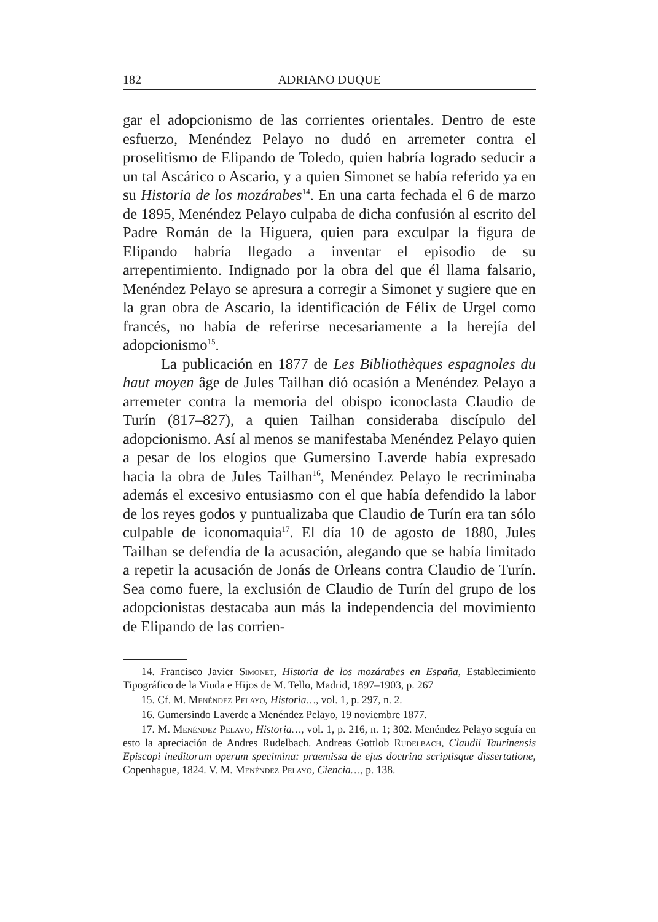182 ADRIANO DUQUE
gar el adopcionismo de las corrientes orientales. Dentro de este esfuerzo, Menéndez Pelayo no dudó en arremeter contra el proselitismo de Elipando de Toledo, quien habría logrado seducir a un tal Ascárico o Ascario, y a quien Simonet se había referido ya en su Historia de los mozárabes<sup>14</sup>. En una carta fechada el 6 de marzo de 1895, Menéndez Pelayo culpaba de dicha confusión al escrito del Padre Román de la Higuera, quien para exculpar la figura de Elipando habría llegado a inventar el episodio de su arrepentimiento. Indignado por la obra del que él llama falsario, Menéndez Pelayo se apresura a corregir a Simonet y sugiere que en la gran obra de Ascario, la identificación de Félix de Urgel como francés, no había de referirse necesariamente a la herejía del adopcionismo<sup>15</sup>.
La publicación en 1877 de Les Bibliothèques espagnoles du haut moyen âge de Jules Tailhan dió ocasión a Menéndez Pelayo a arremeter contra la memoria del obispo iconoclasta Claudio de Turín (817–827), a quien Tailhan consideraba discípulo del adopcionismo. Así al menos se manifestaba Menéndez Pelayo quien a pesar de los elogios que Gumersino Laverde había expresado hacia la obra de Jules Tailhan<sup>16</sup>, Menéndez Pelayo le recriminaba además el excesivo entusiasmo con el que había defendido la labor de los reyes godos y puntualizaba que Claudio de Turín era tan sólo culpable de iconomaquia<sup>17</sup>. El día 10 de agosto de 1880, Jules Tailhan se defendía de la acusación, alegando que se había limitado a repetir la acusación de Jonás de Orleans contra Claudio de Turín. Sea como fuere, la exclusión de Claudio de Turín del grupo de los adopcionistas destacaba aun más la independencia del movimiento de Elipando de las corrien-
14. Francisco Javier Simonet, Historia de los mozárabes en España, Establecimiento Tipográfico de la Viuda e Hijos de M. Tello, Madrid, 1897–1903, p. 267
15. Cf. M. Menéndez Pelayo, Historia…, vol. 1, p. 297, n. 2.
16. Gumersindo Laverde a Menéndez Pelayo, 19 noviembre 1877.
17. M. Menéndez Pelayo, Historia…, vol. 1, p. 216, n. 1; 302. Menéndez Pelayo seguía en esto la apreciación de Andres Rudelbach. Andreas Gottlob Rudelbach, Claudii Taurinensis Episcopi ineditorum operum specimina: praemissa de ejus doctrina scriptisque dissertatione, Copenhague, 1824. V. M. Menéndez Pelayo, Ciencia…, p. 138.